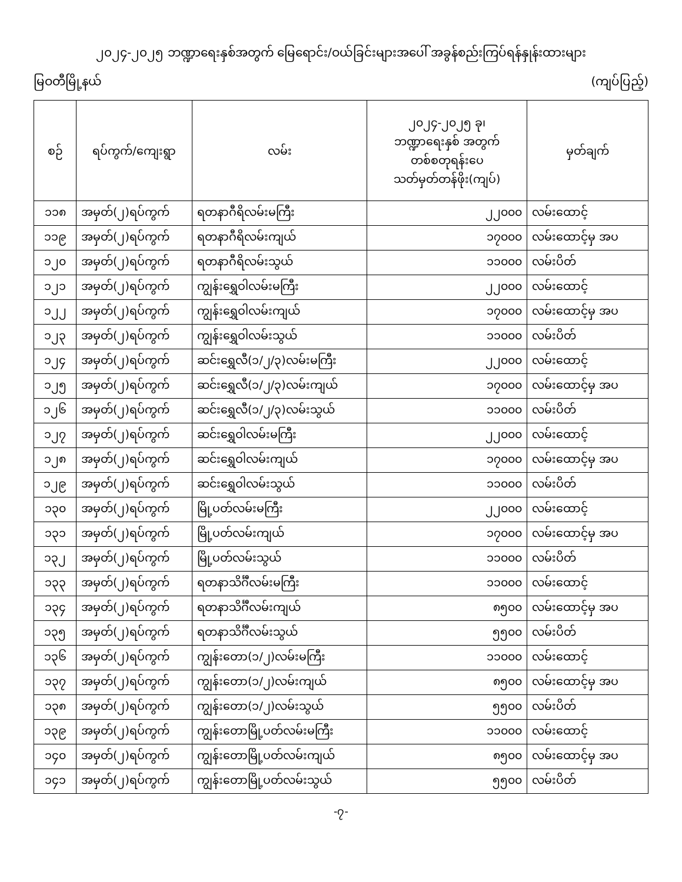၂၀၂၄-၂၀၂၅ ဘဏ္ဍာရေးနှစ်အတွက် မြေရောင်း/ဝယ်ခြင်းများအပေါ် အခွန်စည်းကြပ်ရန်နှုန်းထားများ
မြဝတီမြို့နယ် (ကျပ်ပြည့်)
| စဉ် | ရပ်ကွက်/ကျေးရွာ | လမ်း | ၂၀၂၄-၂၀၂၅ ခု၊ ဘဏ္ဍာရေးနှစ် အတွက် တစ်စတုရန်းပေ သတ်မှတ်တန်ဖိုး(ကျပ်) | မှတ်ချက် |
| --- | --- | --- | --- | --- |
| ၁၁၈ | အမှတ်(၂)ရပ်ကွက် | ရတနာဂီရိလမ်းမကြီး | ၂၂၀၀၀ | လမ်းထောင့် |
| ၁၁၉ | အမှတ်(၂)ရပ်ကွက် | ရတနာဂီရိလမ်းကျယ် | ၁၇၀၀၀ | လမ်းထောင့်မှ အပ |
| ၁၂၀ | အမှတ်(၂)ရပ်ကွက် | ရတနာဂီရိလမ်းသွယ် | ၁၁၀၀၀ | လမ်းပိတ် |
| ၁၂၁ | အမှတ်(၂)ရပ်ကွက် | ကျွန်းရွှေဝါလမ်းမကြီး | ၂၂၀၀၀ | လမ်းထောင့် |
| ၁၂၂ | အမှတ်(၂)ရပ်ကွက် | ကျွန်းရွှေဝါလမ်းကျယ် | ၁၇၀၀၀ | လမ်းထောင့်မှ အပ |
| ၁၂၃ | အမှတ်(၂)ရပ်ကွက် | ကျွန်းရွှေဝါလမ်းသွယ် | ၁၁၀၀၀ | လမ်းပိတ် |
| ၁၂၄ | အမှတ်(၂)ရပ်ကွက် | ဆင်းရွှေလီ(၁/၂/၃)လမ်းမကြီး | ၂၂၀၀၀ | လမ်းထောင့် |
| ၁၂၅ | အမှတ်(၂)ရပ်ကွက် | ဆင်းရွှေလီ(၁/၂/၃)လမ်းကျယ် | ၁၇၀၀၀ | လမ်းထောင့်မှ အပ |
| ၁၂၆ | အမှတ်(၂)ရပ်ကွက် | ဆင်းရွှေလီ(၁/၂/၃)လမ်းသွယ် | ၁၁၀၀၀ | လမ်းပိတ် |
| ၁၂၇ | အမှတ်(၂)ရပ်ကွက် | ဆင်းရွှေဝါလမ်းမကြီး | ၂၂၀၀၀ | လမ်းထောင့် |
| ၁၂၈ | အမှတ်(၂)ရပ်ကွက် | ဆင်းရွှေဝါလမ်းကျယ် | ၁၇၀၀၀ | လမ်းထောင့်မှ အပ |
| ၁၂၉ | အမှတ်(၂)ရပ်ကွက် | ဆင်းရွှေဝါလမ်းသွယ် | ၁၁၀၀၀ | လမ်းပိတ် |
| ၁၃၀ | အမှတ်(၂)ရပ်ကွက် | မြို့ပတ်လမ်းမကြီး | ၂၂၀၀၀ | လမ်းထောင့် |
| ၁၃၁ | အမှတ်(၂)ရပ်ကွက် | မြို့ပတ်လမ်းကျယ် | ၁၇၀၀၀ | လမ်းထောင့်မှ အပ |
| ၁၃၂ | အမှတ်(၂)ရပ်ကွက် | မြို့ပတ်လမ်းသွယ် | ၁၁၀၀၀ | လမ်းပိတ် |
| ၁၃၃ | အမှတ်(၂)ရပ်ကွက် | ရတနာသိင်္ဂီလမ်းမကြီး | ၁၁၀၀၀ | လမ်းထောင့် |
| ၁၃၄ | အမှတ်(၂)ရပ်ကွက် | ရတနာသိင်္ဂီလမ်းကျယ် | ၈၅၀၀ | လမ်းထောင့်မှ အပ |
| ၁၃၅ | အမှတ်(၂)ရပ်ကွက် | ရတနာသိင်္ဂီလမ်းသွယ် | ၅၅၀၀ | လမ်းပိတ် |
| ၁၃၆ | အမှတ်(၂)ရပ်ကွက် | ကျွန်းတော(၁/၂)လမ်းမကြီး | ၁၁၀၀၀ | လမ်းထောင့် |
| ၁၃၇ | အမှတ်(၂)ရပ်ကွက် | ကျွန်းတော(၁/၂)လမ်းကျယ် | ၈၅၀၀ | လမ်းထောင့်မှ အပ |
| ၁၃၈ | အမှတ်(၂)ရပ်ကွက် | ကျွန်းတော(၁/၂)လမ်းသွယ် | ၅၅၀၀ | လမ်းပိတ် |
| ၁၃၉ | အမှတ်(၂)ရပ်ကွက် | ကျွန်းတောမြို့ပတ်လမ်းမကြီး | ၁၁၀၀၀ | လမ်းထောင့် |
| ၁၄၀ | အမှတ်(၂)ရပ်ကွက် | ကျွန်းတောမြို့ပတ်လမ်းကျယ် | ၈၅၀၀ | လမ်းထောင့်မှ အပ |
| ၁၄၁ | အမှတ်(၂)ရပ်ကွက် | ကျွန်းတောမြို့ပတ်လမ်းသွယ် | ၅၅၀၀ | လမ်းပိတ် |
-၇-